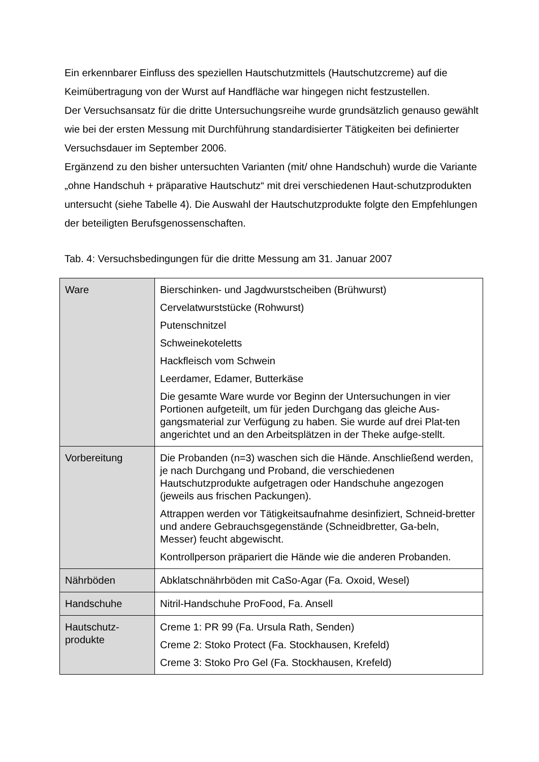Ein erkennbarer Einfluss des speziellen Hautschutzmittels (Hautschutzcreme) auf die Keimübertragung von der Wurst auf Handfläche war hingegen nicht festzustellen.
Der Versuchsansatz für die dritte Untersuchungsreihe wurde grundsätzlich genauso gewählt wie bei der ersten Messung mit Durchführung standardisierter Tätigkeiten bei definierter Versuchsdauer im September 2006.
Ergänzend zu den bisher untersuchten Varianten (mit/ ohne Handschuh) wurde die Variante „ohne Handschuh + präparative Hautschutz“ mit drei verschiedenen Haut-schutzprodukten untersucht (siehe Tabelle 4). Die Auswahl der Hautschutzprodukte folgte den Empfehlungen der beteiligten Berufsgenossenschaften.
Tab. 4: Versuchsbedingungen für die dritte Messung am 31. Januar 2007
| Ware | Bierschinken- und Jagdwurstscheiben (Brühwurst) Cervelatwurststücke (Rohwurst) Putenschnitzel Schweinekoteletts Hackfleisch vom Schwein Leerdamer, Edamer, Butterkäse Die gesamte Ware wurde vor Beginn der Untersuchungen in vier Portionen aufgeteilt, um für jeden Durchgang das gleiche Aus-gangsmaterial zur Verfügung zu haben. Sie wurde auf drei Plat-ten angerichtet und an den Arbeitsplätzen in der Theke aufge-stellt. |
| Vorbereitung | Die Probanden (n=3) waschen sich die Hände. Anschließend werden, je nach Durchgang und Proband, die verschiedenen Hautschutzprodukte aufgetragen oder Handschuhe angezogen (jeweils aus frischen Packungen). Attrappen werden vor Tätigkeitsaufnahme desinfiziert, Schneid-bretter und andere Gebrauchsgegenstände (Schneidbretter, Ga-beln, Messer) feucht abgewischt. Kontrollperson präpariert die Hände wie die anderen Probanden. |
| Nährböden | Abklatschnährböden mit CaSo-Agar (Fa. Oxoid, Wesel) |
| Handschuhe | Nitril-Handschuhe ProFood, Fa. Ansell |
| Hautschutz- produkte | Creme 1: PR 99 (Fa. Ursula Rath, Senden) Creme 2: Stoko Protect (Fa. Stockhausen, Krefeld) Creme 3: Stoko Pro Gel (Fa. Stockhausen, Krefeld) |